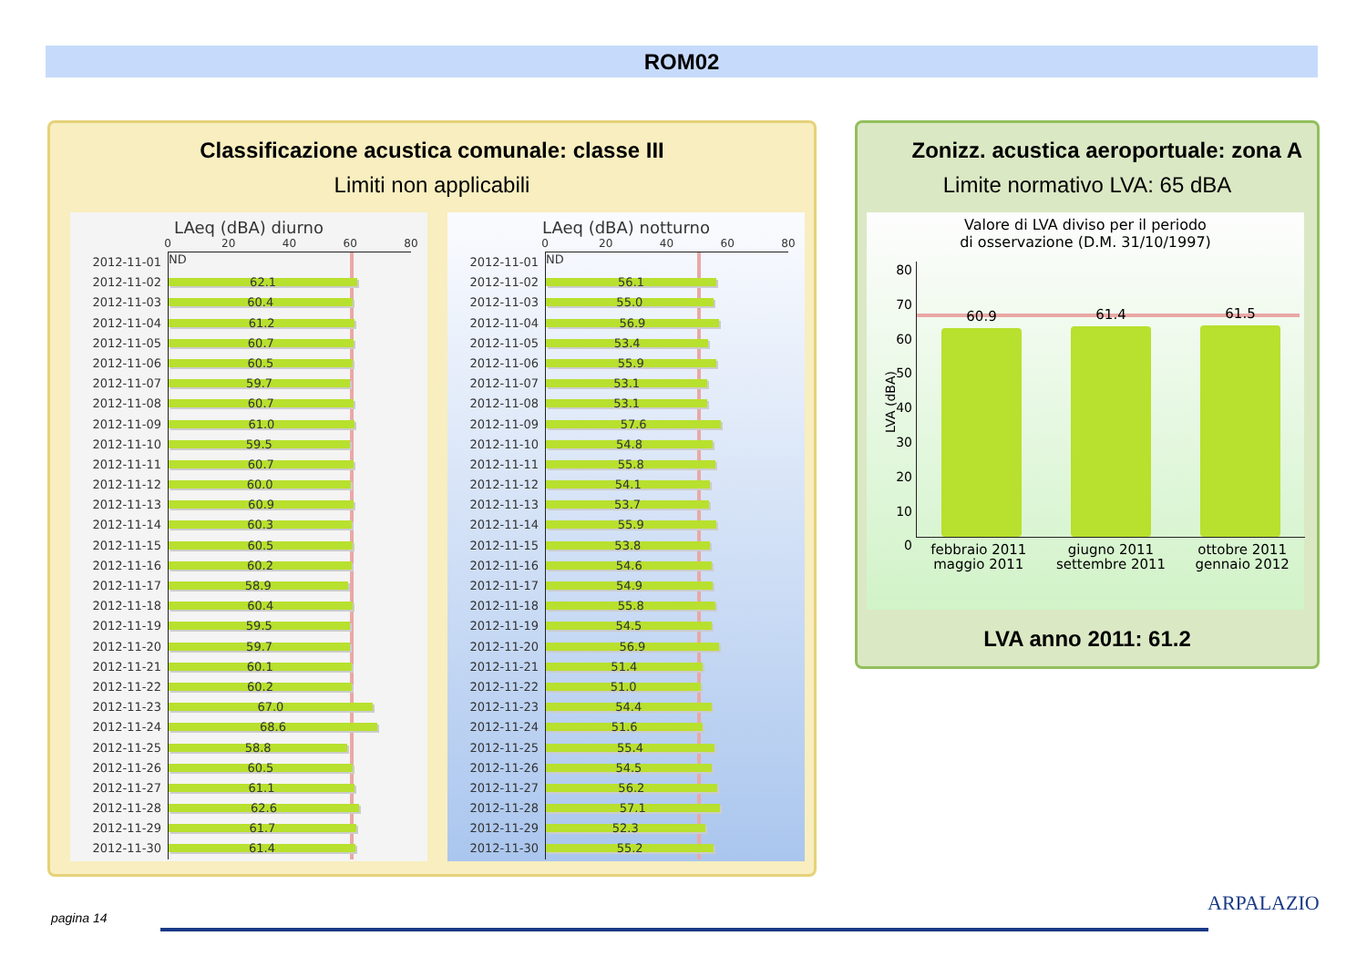ROM02
Classificazione acustica comunale: classe III
Limiti non applicabili
LAeq (dBA) diurno
0 20 40 60 80
2012-11-01
ND
2012-11-02
62.1
2012-11-03
60.4
2012-11-04
61.2
2012-11-05
60.7
2012-11-06
60.5
2012-11-07
59.7
2012-11-08
60.7
2012-11-09
61.0
2012-11-10
59.5
2012-11-11
60.7
2012-11-12
60.0
2012-11-13
60.9
2012-11-14
60.3
2012-11-15
60.5
2012-11-16
60.2
2012-11-17
58.9
2012-11-18
60.4
2012-11-19
59.5
2012-11-20
59.7
2012-11-21
60.1
2012-11-22
60.2
2012-11-23
67.0
2012-11-24
68.6
2012-11-25
58.8
2012-11-26
60.5
2012-11-27
61.1
2012-11-28
62.6
2012-11-29
61.7
2012-11-30
61.4
LAeq (dBA) notturno
0 20 40 60 80
2012-11-01
ND
2012-11-02
56.1
2012-11-03
55.0
2012-11-04
56.9
2012-11-05
53.4
2012-11-06
55.9
2012-11-07
53.1
2012-11-08
53.1
2012-11-09
57.6
2012-11-10
54.8
2012-11-11
55.8
2012-11-12
54.1
2012-11-13
53.7
2012-11-14
55.9
2012-11-15
53.8
2012-11-16
54.6
2012-11-17
54.9
2012-11-18
55.8
2012-11-19
54.5
2012-11-20
56.9
2012-11-21
51.4
2012-11-22
51.0
2012-11-23
54.4
2012-11-24
51.6
2012-11-25
55.4
2012-11-26
54.5
2012-11-27
56.2
2012-11-28
57.1
2012-11-29
52.3
2012-11-30
55.2
Zonizz. acustica aeroportuale: zona A
Limite normativo LVA: 65 dBA
Valore di LVA diviso per il periodo
di osservazione (D.M. 31/10/1997)
LVA (dBA)
80
70
60
50
40
30
20
10
0
60.9
61.4
61.5
febbraio 2011
maggio 2011
giugno 2011
settembre 2011
ottobre 2011
gennaio 2012
LVA anno 2011: 61.2
pagina 14
ARPALAZIO